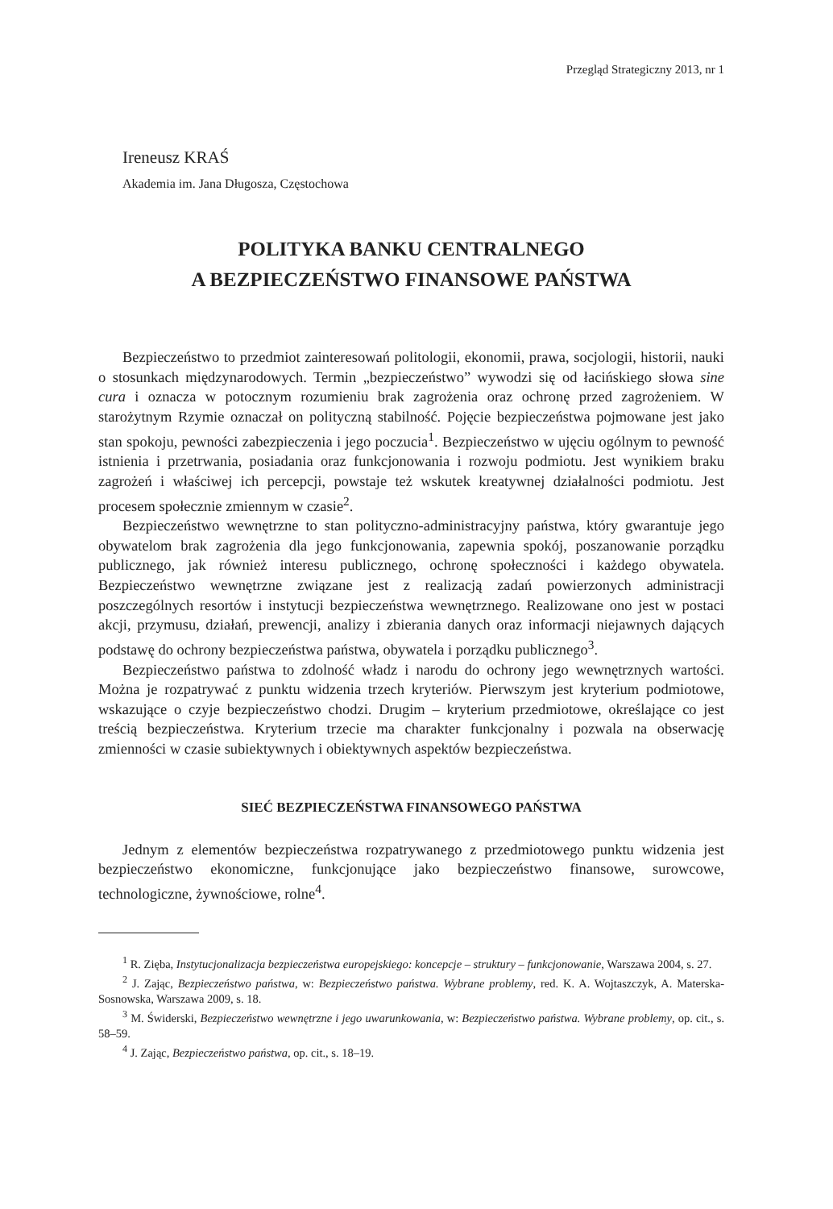Przegląd Strategiczny 2013, nr 1
Ireneusz KRAŚ
Akademia im. Jana Długosza, Częstochowa
POLITYKA BANKU CENTRALNEGO
A BEZPIECZEŃSTWO FINANSOWE PAŃSTWA
Bezpieczeństwo to przedmiot zainteresowań politologii, ekonomii, prawa, socjologii, historii, nauki o stosunkach międzynarodowych. Termin „bezpieczeństwo” wywodzi się od łacińskiego słowa sine cura i oznacza w potocznym rozumieniu brak zagrożenia oraz ochronę przed zagrożeniem. W starożytnym Rzymie oznaczał on polityczną stabilność. Pojęcie bezpieczeństwa pojmowane jest jako stan spokoju, pewności zabezpieczenia i jego poczucia<sup>1</sup>. Bezpieczeństwo w ujęciu ogólnym to pewność istnienia i przetrwania, posiadania oraz funkcjonowania i rozwoju podmiotu. Jest wynikiem braku zagrożeń i właściwej ich percepcji, powstaje też wskutek kreatywnej działalności podmiotu. Jest procesem społecznie zmiennym w czasie<sup>2</sup>.
Bezpieczeństwo wewnętrzne to stan polityczno-administracyjny państwa, który gwarantuje jego obywatelom brak zagrożenia dla jego funkcjonowania, zapewnia spokój, poszanowanie porządku publicznego, jak również interesu publicznego, ochronę społeczności i każdego obywatela. Bezpieczeństwo wewnętrzne związane jest z realizacją zadań powierzonych administracji poszczególnych resortów i instytucji bezpieczeństwa wewnętrznego. Realizowane ono jest w postaci akcji, przymusu, działań, prewencji, analizy i zbierania danych oraz informacji niejawnych dających podstawę do ochrony bezpieczeństwa państwa, obywatela i porządku publicznego<sup>3</sup>.
Bezpieczeństwo państwa to zdolność władz i narodu do ochrony jego wewnętrznych wartości. Można je rozpatrywać z punktu widzenia trzech kryteriów. Pierwszym jest kryterium podmiotowe, wskazujące o czyje bezpieczeństwo chodzi. Drugim – kryterium przedmiotowe, określające co jest treścią bezpieczeństwa. Kryterium trzecie ma charakter funkcjonalny i pozwala na obserwację zmienności w czasie subiektywnych i obiektywnych aspektów bezpieczeństwa.
SIEĆ BEZPIECZEŃSTWA FINANSOWEGO PAŃSTWA
Jednym z elementów bezpieczeństwa rozpatrywanego z przedmiotowego punktu widzenia jest bezpieczeństwo ekonomiczne, funkcjonujące jako bezpieczeństwo finansowe, surowcowe, technologiczne, żywnościowe, rolne<sup>4</sup>.
<sup>1</sup> R. Zięba, Instytucjonalizacja bezpieczeństwa europejskiego: koncepcje – struktury – funkcjonowanie, Warszawa 2004, s. 27.
<sup>2</sup> J. Zając, Bezpieczeństwo państwa, w: Bezpieczeństwo państwa. Wybrane problemy, red. K. A. Wojtaszczyk, A. Materska-Sosnowska, Warszawa 2009, s. 18.
<sup>3</sup> M. Świderski, Bezpieczeństwo wewnętrzne i jego uwarunkowania, w: Bezpieczeństwo państwa. Wybrane problemy, op. cit., s. 58–59.
<sup>4</sup> J. Zając, Bezpieczeństwo państwa, op. cit., s. 18–19.